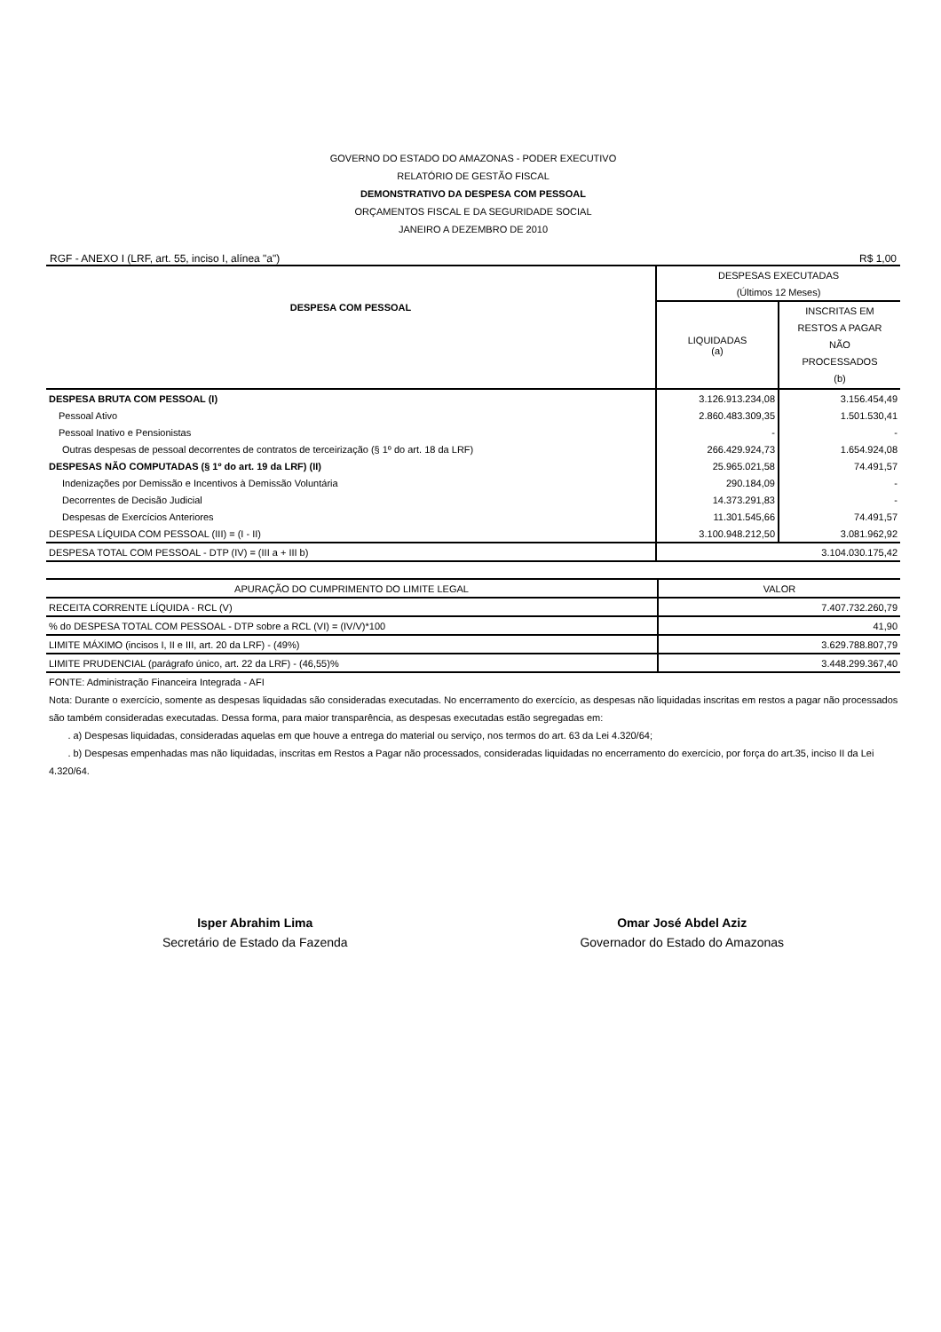GOVERNO DO ESTADO DO AMAZONAS - PODER EXECUTIVO
RELATÓRIO DE GESTÃO FISCAL
DEMONSTRATIVO DA DESPESA COM PESSOAL
ORÇAMENTOS FISCAL E DA SEGURIDADE SOCIAL
JANEIRO A DEZEMBRO DE 2010
RGF - ANEXO I (LRF, art. 55, inciso I, alínea "a") R$ 1,00
| DESPESA COM PESSOAL | DESPESAS EXECUTADAS | |
| --- | --- | --- |
| | (Últimos 12 Meses) | |
| | LIQUIDADAS (a) | INSCRITAS EM RESTOS A PAGAR NÃO PROCESSADOS (b) |
| DESPESA BRUTA COM PESSOAL (I) | 3.126.913.234,08 | 3.156.454,49 |
| Pessoal Ativo | 2.860.483.309,35 | 1.501.530,41 |
| Pessoal Inativo e Pensionistas | - | - |
| Outras despesas de pessoal decorrentes de contratos de terceirização (§ 1º do art. 18 da LRF) | 266.429.924,73 | 1.654.924,08 |
| DESPESAS NÃO COMPUTADAS (§ 1º do art. 19 da LRF) (II) | 25.965.021,58 | 74.491,57 |
| Indenizações por Demissão e Incentivos à Demissão Voluntária | 290.184,09 | - |
| Decorrentes de Decisão Judicial | 14.373.291,83 | - |
| Despesas de Exercícios Anteriores | 11.301.545,66 | 74.491,57 |
| DESPESA LÍQUIDA COM PESSOAL (III) = (I - II) | 3.100.948.212,50 | 3.081.962,92 |
| DESPESA TOTAL COM PESSOAL - DTP (IV) = (III a + III b) | 3.104.030.175,42 | |
| APURAÇÃO DO CUMPRIMENTO DO LIMITE LEGAL | VALOR |
| --- | --- |
| RECEITA CORRENTE LÍQUIDA - RCL (V) | 7.407.732.260,79 |
| % do DESPESA TOTAL COM PESSOAL - DTP sobre a RCL (VI) = (IV/V)*100 | 41,90 |
| LIMITE MÁXIMO (incisos I, II e III, art. 20 da LRF) - (49%) | 3.629.788.807,79 |
| LIMITE PRUDENCIAL (parágrafo único, art. 22 da LRF) - (46,55)% | 3.448.299.367,40 |
FONTE: Administração Financeira Integrada - AFI
Nota: Durante o exercício, somente as despesas liquidadas são consideradas executadas. No encerramento do exercício, as despesas não liquidadas inscritas em restos a pagar não processados são também consideradas executadas. Dessa forma, para maior transparência, as despesas executadas estão segregadas em:
. a) Despesas liquidadas, consideradas aquelas em que houve a entrega do material ou serviço, nos termos do art. 63 da Lei 4.320/64;
. b) Despesas empenhadas mas não liquidadas, inscritas em Restos a Pagar não processados, consideradas liquidadas no encerramento do exercício, por força do art.35, inciso II da Lei 4.320/64.
Isper Abrahim Lima
Secretário de Estado da Fazenda
Omar José Abdel Aziz
Governador do Estado do Amazonas